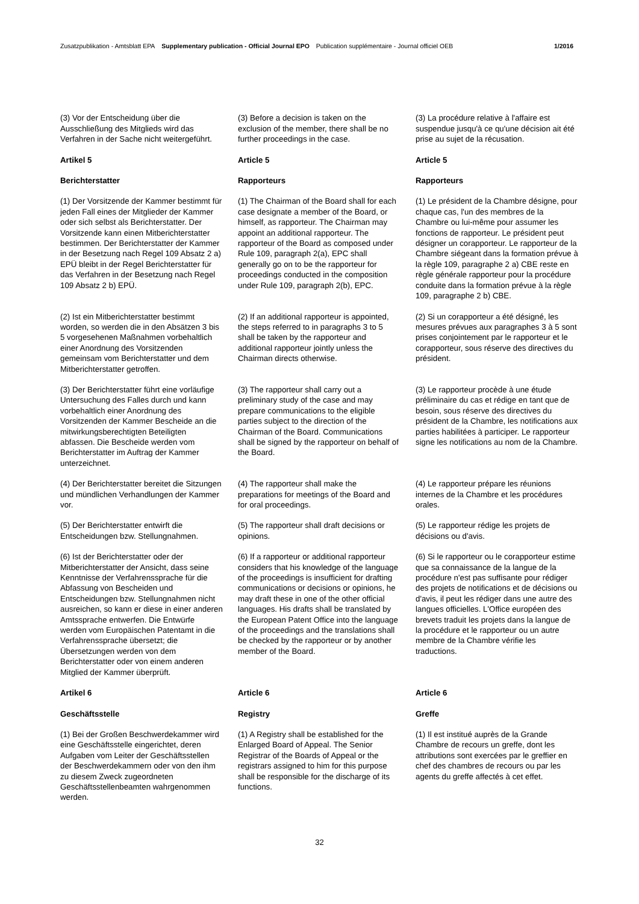Zusatzpublikation - Amtsblatt EPA Supplementary publication - Official Journal EPO Publication supplémentaire - Journal officiel OEB 1/2016
(3) Vor der Entscheidung über die Ausschließung des Mitglieds wird das Verfahren in der Sache nicht weitergeführt.
(3) Before a decision is taken on the exclusion of the member, there shall be no further proceedings in the case.
(3) La procédure relative à l'affaire est suspendue jusqu'à ce qu'une décision ait été prise au sujet de la récusation.
Artikel 5
Berichterstatter
Article 5
Rapporteurs
Article 5
Rapporteurs
(1) Der Vorsitzende der Kammer bestimmt für jeden Fall eines der Mitglieder der Kammer oder sich selbst als Berichterstatter. Der Vorsitzende kann einen Mitberichterstatter bestimmen. Der Berichterstatter der Kammer in der Besetzung nach Regel 109 Absatz 2 a) EPÜ bleibt in der Regel Berichterstatter für das Verfahren in der Besetzung nach Regel 109 Absatz 2 b) EPÜ.
(1) The Chairman of the Board shall for each case designate a member of the Board, or himself, as rapporteur. The Chairman may appoint an additional rapporteur. The rapporteur of the Board as composed under Rule 109, paragraph 2(a), EPC shall generally go on to be the rapporteur for proceedings conducted in the composition under Rule 109, paragraph 2(b), EPC.
(1) Le président de la Chambre désigne, pour chaque cas, l'un des membres de la Chambre ou lui-même pour assumer les fonctions de rapporteur. Le président peut désigner un corapporteur. Le rapporteur de la Chambre siégeant dans la formation prévue à la règle 109, paragraphe 2 a) CBE reste en règle générale rapporteur pour la procédure conduite dans la formation prévue à la règle 109, paragraphe 2 b) CBE.
(2) Ist ein Mitberichterstatter bestimmt worden, so werden die in den Absätzen 3 bis 5 vorgesehenen Maßnahmen vorbehaltlich einer Anordnung des Vorsitzenden gemeinsam vom Berichterstatter und dem Mitberichterstatter getroffen.
(2) If an additional rapporteur is appointed, the steps referred to in paragraphs 3 to 5 shall be taken by the rapporteur and additional rapporteur jointly unless the Chairman directs otherwise.
(2) Si un corapporteur a été désigné, les mesures prévues aux paragraphes 3 à 5 sont prises conjointement par le rapporteur et le corapporteur, sous réserve des directives du président.
(3) Der Berichterstatter führt eine vorläufige Untersuchung des Falles durch und kann vorbehaltlich einer Anordnung des Vorsitzenden der Kammer Bescheide an die mitwirkungsberechtigten Beteiligten abfassen. Die Bescheide werden vom Berichterstatter im Auftrag der Kammer unterzeichnet.
(3) The rapporteur shall carry out a preliminary study of the case and may prepare communications to the eligible parties subject to the direction of the Chairman of the Board. Communications shall be signed by the rapporteur on behalf of the Board.
(3) Le rapporteur procède à une étude préliminaire du cas et rédige en tant que de besoin, sous réserve des directives du président de la Chambre, les notifications aux parties habilitées à participer. Le rapporteur signe les notifications au nom de la Chambre.
(4) Der Berichterstatter bereitet die Sitzungen und mündlichen Verhandlungen der Kammer vor.
(4) The rapporteur shall make the preparations for meetings of the Board and for oral proceedings.
(4) Le rapporteur prépare les réunions internes de la Chambre et les procédures orales.
(5) Der Berichterstatter entwirft die Entscheidungen bzw. Stellungnahmen.
(5) The rapporteur shall draft decisions or opinions.
(5) Le rapporteur rédige les projets de décisions ou d'avis.
(6) Ist der Berichterstatter oder der Mitberichterstatter der Ansicht, dass seine Kenntnisse der Verfahrenssprache für die Abfassung von Bescheiden und Entscheidungen bzw. Stellungnahmen nicht ausreichen, so kann er diese in einer anderen Amtssprache entwerfen. Die Entwürfe werden vom Europäischen Patentamt in die Verfahrenssprache übersetzt; die Übersetzungen werden von dem Berichterstatter oder von einem anderen Mitglied der Kammer überprüft.
(6) If a rapporteur or additional rapporteur considers that his knowledge of the language of the proceedings is insufficient for drafting communications or decisions or opinions, he may draft these in one of the other official languages. His drafts shall be translated by the European Patent Office into the language of the proceedings and the translations shall be checked by the rapporteur or by another member of the Board.
(6) Si le rapporteur ou le corapporteur estime que sa connaissance de la langue de la procédure n'est pas suffisante pour rédiger des projets de notifications et de décisions ou d'avis, il peut les rédiger dans une autre des langues officielles. L'Office européen des brevets traduit les projets dans la langue de la procédure et le rapporteur ou un autre membre de la Chambre vérifie les traductions.
Artikel 6
Geschäftsstelle
Article 6
Registry
Article 6
Greffe
(1) Bei der Großen Beschwerdekammer wird eine Geschäftsstelle eingerichtet, deren Aufgaben vom Leiter der Geschäftsstellen der Beschwerdekammern oder von den ihm zu diesem Zweck zugeordneten Geschäftsstellenbeamten wahrgenommen werden.
(1) A Registry shall be established for the Enlarged Board of Appeal. The Senior Registrar of the Boards of Appeal or the registrars assigned to him for this purpose shall be responsible for the discharge of its functions.
(1) Il est institué auprès de la Grande Chambre de recours un greffe, dont les attributions sont exercées par le greffier en chef des chambres de recours ou par les agents du greffe affectés à cet effet.
32